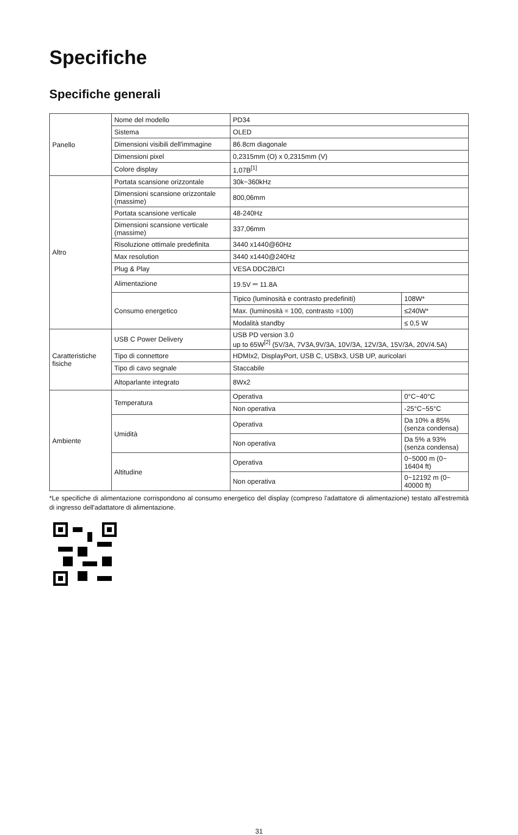Specifiche
Specifiche generali
| Panello | Nome del modello | PD34 | |
| | Sistema | OLED | |
| | Dimensioni visibili dell'immagine | 86.8cm diagonale | |
| | Dimensioni pixel | 0,2315mm (O) x 0,2315mm (V) | |
| | Colore display | 1,07B<sup>[1]</sup> | |
| Altro | Portata scansione orizzontale | 30k~360kHz | |
| | Dimensioni scansione orizzontale (massime) | 800,06mm | |
| | Portata scansione verticale | 48-240Hz | |
| | Dimensioni scansione verticale (massime) | 337,06mm | |
| | Risoluzione ottimale predefinita | 3440 x1440@60Hz | |
| | Max resolution | 3440 x1440@240Hz | |
| | Plug & Play | VESA DDC2B/CI | |
| | Alimentazione | 19.5V ⎓ 11.8A | |
| | Consumo energetico | Tipico (luminosità e contrasto predefiniti) | 108W* |
| | | Max. (luminosità = 100, contrasto =100) | ≤240W* |
| | | Modalità standby | ≤ 0,5 W |
| Caratteristiche fisiche | USB C Power Delivery | USB PD version 3.0 up to 65W<sup>[2]</sup> (5V/3A, 7V3A,9V/3A, 10V/3A, 12V/3A, 15V/3A, 20V/4.5A) | |
| | Tipo di connettore | HDMIx2, DisplayPort, USB C, USBx3, USB UP, auricolari | |
| | Tipo di cavo segnale | Staccabile | |
| | Altoparlante integrato | 8Wx2 | |
| Ambiente | Temperatura | Operativa | 0°C~40°C |
| | | Non operativa | -25°C~55°C |
| | Umidità | Operativa | Da 10% a 85% (senza condensa) |
| | | Non operativa | Da 5% a 93% (senza condensa) |
| | Altitudine | Operativa | 0~5000 m (0~ 16404 ft) |
| | | Non operativa | 0~12192 m (0~ 40000 ft) |
*Le specifiche di alimentazione corrispondono al consumo energetico del display (compreso l'adattatore di alimentazione) testato all'estremità di ingresso dell'adattatore di alimentazione.
31